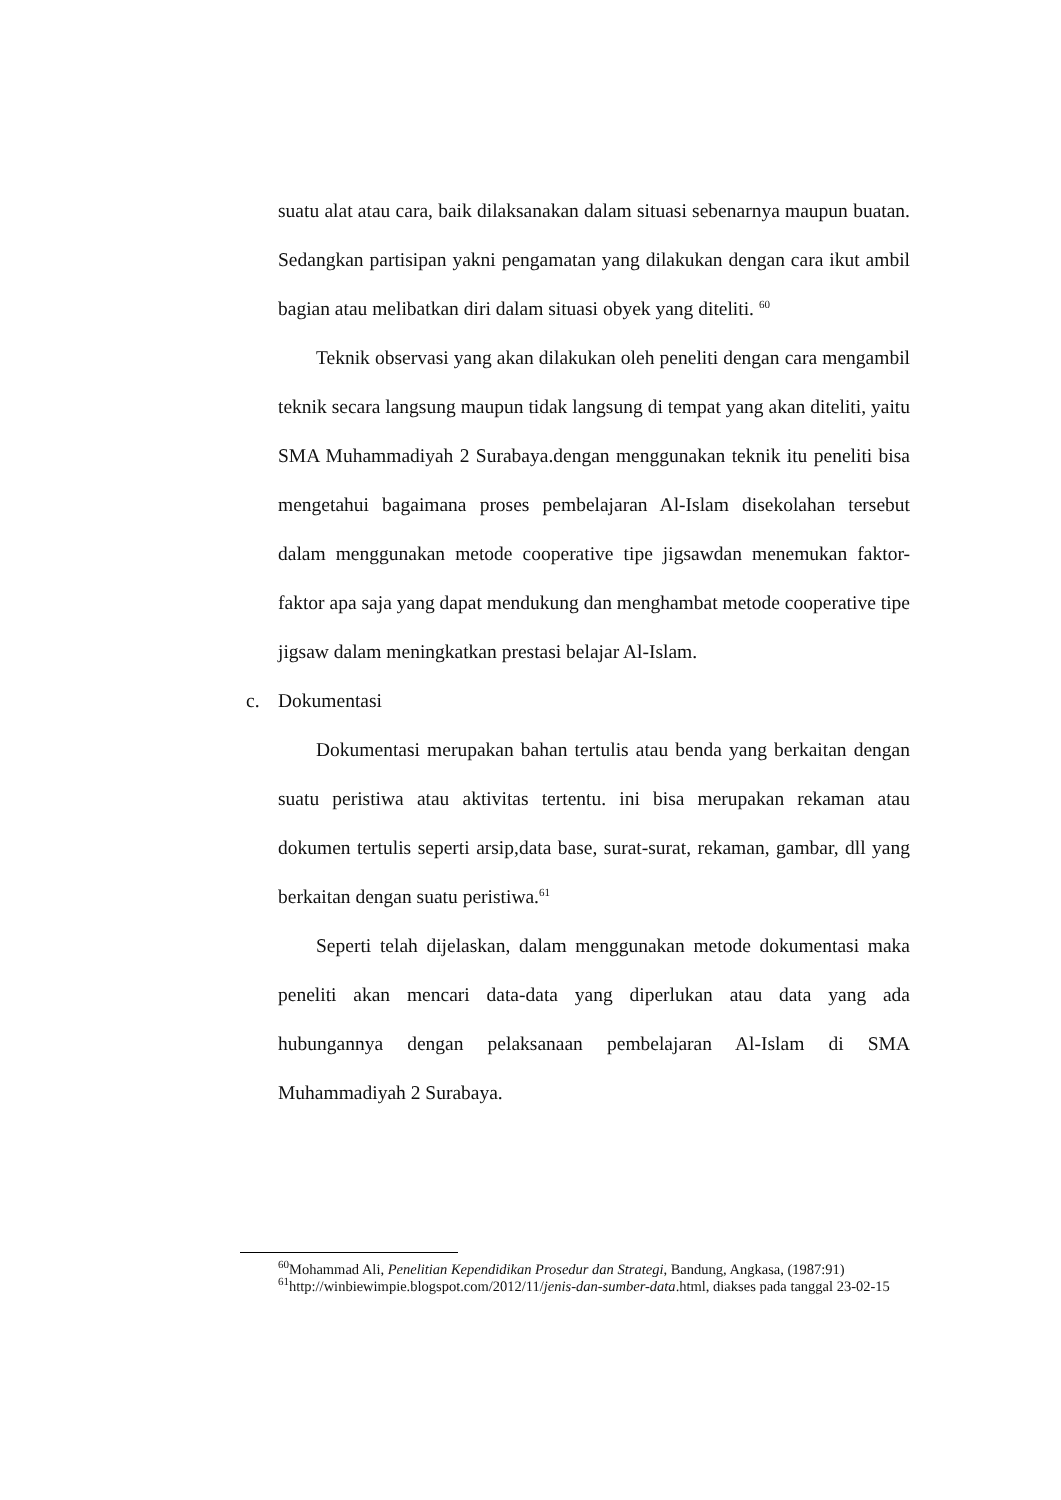suatu alat atau cara, baik dilaksanakan dalam situasi sebenarnya maupun buatan. Sedangkan partisipan yakni pengamatan yang dilakukan dengan cara ikut ambil bagian atau melibatkan diri dalam situasi obyek yang diteliti. <sup>60</sup>
Teknik observasi yang akan dilakukan oleh peneliti dengan cara mengambil teknik secara langsung maupun tidak langsung di tempat yang akan diteliti, yaitu SMA Muhammadiyah 2 Surabaya.dengan menggunakan teknik itu peneliti bisa mengetahui bagaimana proses pembelajaran Al-Islam disekolahan tersebut dalam menggunakan metode cooperative tipe jigsawdan menemukan faktor-faktor apa saja yang dapat mendukung dan menghambat metode cooperative tipe jigsaw dalam meningkatkan prestasi belajar Al-Islam.
c. Dokumentasi
Dokumentasi merupakan bahan tertulis atau benda yang berkaitan dengan suatu peristiwa atau aktivitas tertentu. ini bisa merupakan rekaman atau dokumen tertulis seperti arsip,data base, surat-surat, rekaman, gambar, dll yang berkaitan dengan suatu peristiwa.<sup>61</sup>
Seperti telah dijelaskan, dalam menggunakan metode dokumentasi maka peneliti akan mencari data-data yang diperlukan atau data yang ada hubungannya dengan pelaksanaan pembelajaran Al-Islam di SMA Muhammadiyah 2 Surabaya.
<sup>60</sup> Mohammad Ali, Penelitian Kependidikan Prosedur dan Strategi, Bandung, Angkasa, (1987:91)
<sup>61</sup> http://winbiewimpie.blogspot.com/2012/11/jenis-dan-sumber-data.html, diakses pada tanggal 23-02-15